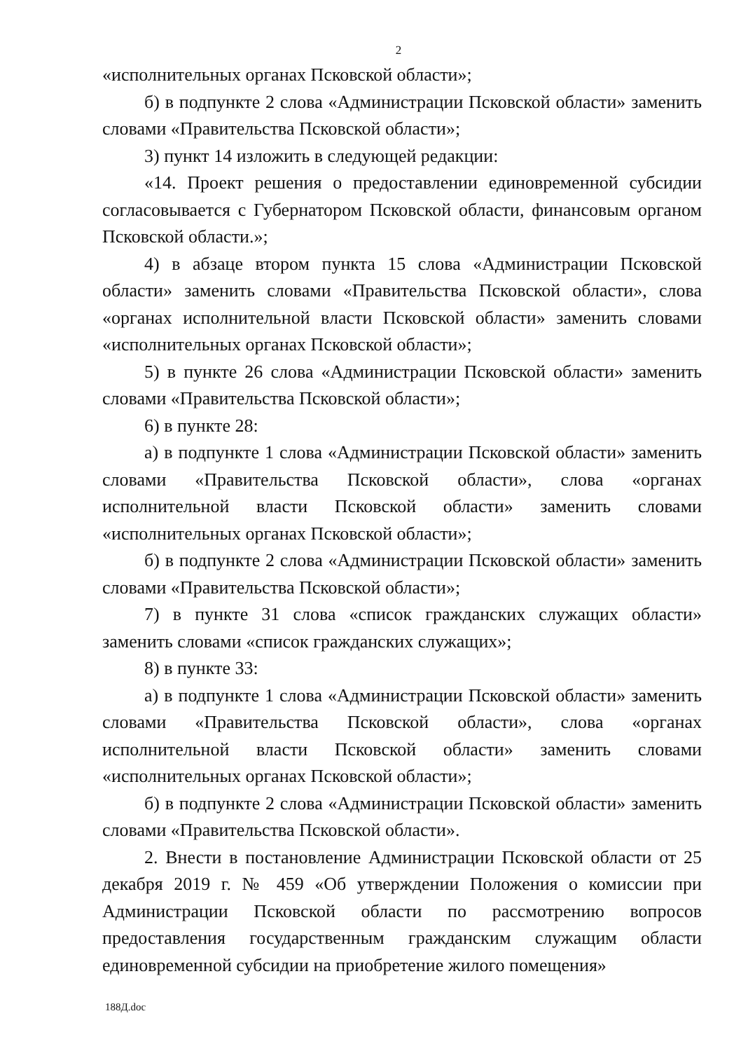2
«исполнительных органах Псковской области»;
б) в подпункте 2 слова «Администрации Псковской области» заменить словами «Правительства Псковской области»;
3) пункт 14 изложить в следующей редакции:
«14. Проект решения о предоставлении единовременной субсидии согласовывается с Губернатором Псковской области, финансовым органом Псковской области.»;
4) в абзаце втором пункта 15 слова «Администрации Псковской области» заменить словами «Правительства Псковской области», слова «органах исполнительной власти Псковской области» заменить словами «исполнительных органах Псковской области»;
5) в пункте 26 слова «Администрации Псковской области» заменить словами «Правительства Псковской области»;
6) в пункте 28:
а) в подпункте 1 слова «Администрации Псковской области» заменить словами «Правительства Псковской области», слова «органах исполнительной власти Псковской области» заменить словами «исполнительных органах Псковской области»;
б) в подпункте 2 слова «Администрации Псковской области» заменить словами «Правительства Псковской области»;
7) в пункте 31 слова «список гражданских служащих области» заменить словами «список гражданских служащих»;
8) в пункте 33:
а) в подпункте 1 слова «Администрации Псковской области» заменить словами «Правительства Псковской области», слова «органах исполнительной власти Псковской области» заменить словами «исполнительных органах Псковской области»;
б) в подпункте 2 слова «Администрации Псковской области» заменить словами «Правительства Псковской области».
2. Внести в постановление Администрации Псковской области от 25 декабря 2019 г. № 459 «Об утверждении Положения о комиссии при Администрации Псковской области по рассмотрению вопросов предоставления государственным гражданским служащим области единовременной субсидии на приобретение жилого помещения»
188Д.doc